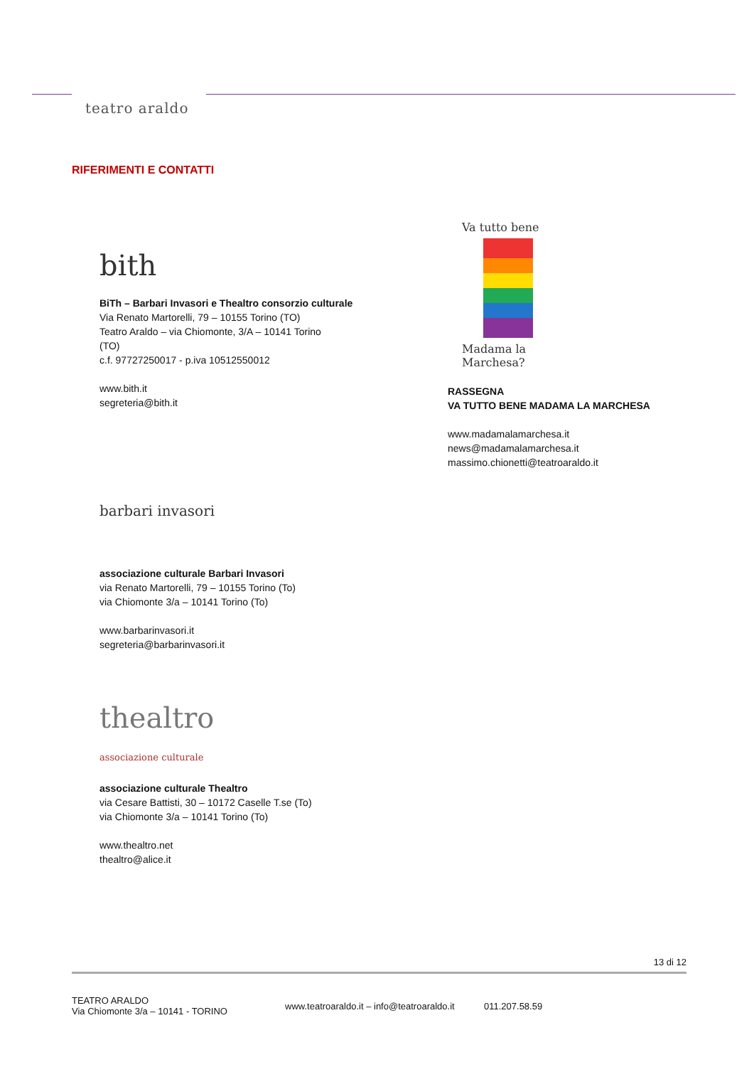teatro araldo
RIFERIMENTI E CONTATTI
bith
BiTh – Barbari Invasori e Thealtro consorzio culturale
Via Renato Martorelli, 79 – 10155 Torino (TO)
Teatro Araldo – via Chiomonte, 3/A – 10141 Torino
(TO)
c.f. 97727250017 - p.iva 10512550012
www.bith.it
segreteria@bith.it
barbari invasori
associazione culturale Barbari Invasori
via Renato Martorelli, 79 – 10155 Torino (To)
via Chiomonte 3/a – 10141 Torino (To)
www.barbarinvasori.it
segreteria@barbarinvasori.it
thealtro
associazione culturale
associazione culturale Thealtro
via Cesare Battisti, 30 – 10172 Caselle T.se (To)
via Chiomonte 3/a – 10141 Torino (To)
www.thealtro.net
thealtro@alice.it
Va tutto bene
Madama la Marchesa?
RASSEGNA
VA TUTTO BENE MADAMA LA MARCHESA
www.madamalamarchesa.it
news@madamalamarchesa.it
massimo.chionetti@teatroaraldo.it
13 di 12
TEATRO ARALDO
Via Chiomonte 3/a – 10141 - TORINO
www.teatroaraldo.it – info@teatroaraldo.it
011.207.58.59